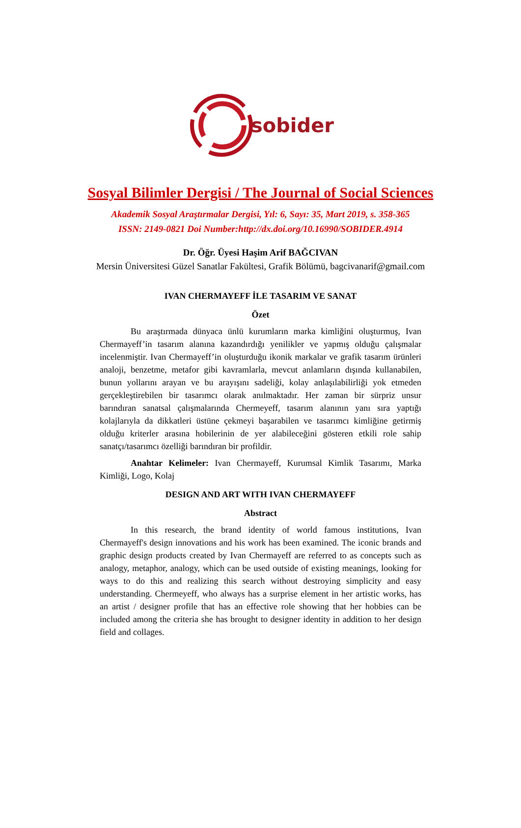sobider
Sosyal Bilimler Dergisi / The Journal of Social Sciences
Akademik Sosyal Araştırmalar Dergisi, Yıl: 6, Sayı: 35, Mart 2019, s. 358-365
ISSN: 2149-0821 Doi Number:http://dx.doi.org/10.16990/SOBIDER.4914
Dr. Öğr. Üyesi Haşim Arif BAĞCIVAN
Mersin Üniversitesi Güzel Sanatlar Fakültesi, Grafik Bölümü, bagcivanarif@gmail.com
IVAN CHERMAYEFF İLE TASARIM VE SANAT
Özet
Bu araştırmada dünyaca ünlü kurumların marka kimliğini oluşturmuş, Ivan Chermayeff’in tasarım alanına kazandırdığı yenilikler ve yapmış olduğu çalışmalar incelenmiştir. Ivan Chermayeff’in oluşturduğu ikonik markalar ve grafik tasarım ürünleri analoji, benzetme, metafor gibi kavramlarla, mevcut anlamların dışında kullanabilen, bunun yollarını arayan ve bu arayışını sadeliği, kolay anlaşılabilirliği yok etmeden gerçekleştirebilen bir tasarımcı olarak anılmaktadır. Her zaman bir sürpriz unsur barındıran sanatsal çalışmalarında Chermeyeff, tasarım alanının yanı sıra yaptığı kolajlarıyla da dikkatleri üstüne çekmeyi başarabilen ve tasarımcı kimliğine getirmiş olduğu kriterler arasına hobilerinin de yer alabileceğini gösteren etkili role sahip sanatçı/tasarımcı özelliği barındıran bir profildir.
Anahtar Kelimeler: Ivan Chermayeff, Kurumsal Kimlik Tasarımı, Marka Kimliği, Logo, Kolaj
DESIGN AND ART WITH IVAN CHERMAYEFF
Abstract
In this research, the brand identity of world famous institutions, Ivan Chermayeff's design innovations and his work has been examined. The iconic brands and graphic design products created by Ivan Chermayeff are referred to as concepts such as analogy, metaphor, analogy, which can be used outside of existing meanings, looking for ways to do this and realizing this search without destroying simplicity and easy understanding. Chermeyeff, who always has a surprise element in her artistic works, has an artist / designer profile that has an effective role showing that her hobbies can be included among the criteria she has brought to designer identity in addition to her design field and collages.